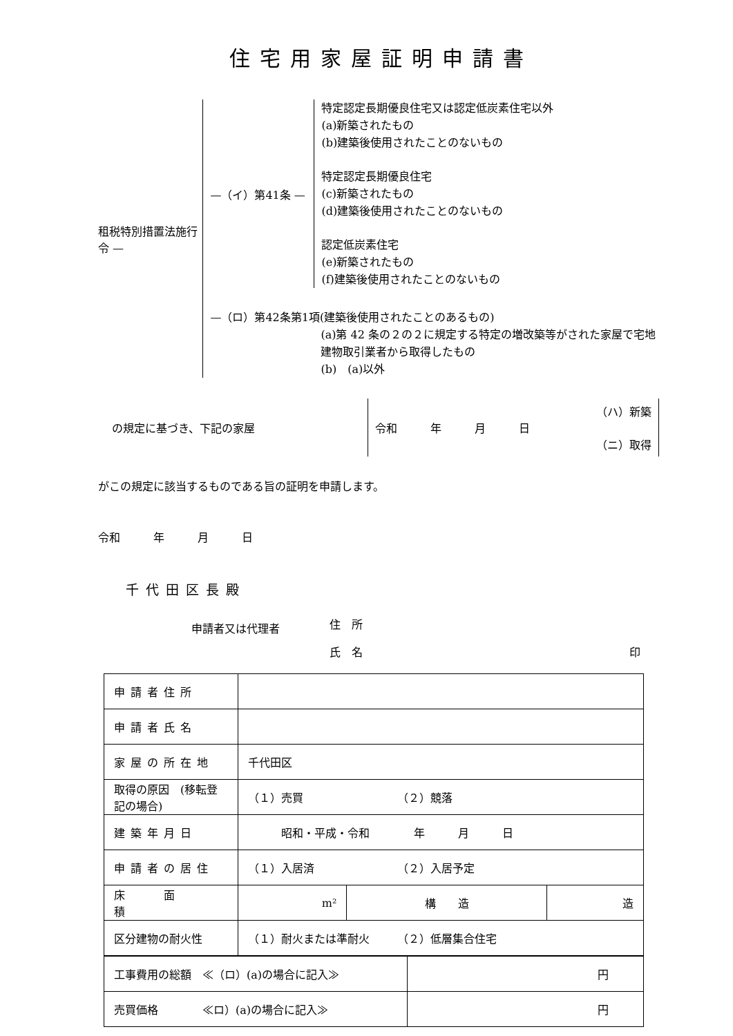住宅用家屋証明申請書
租税特別措置法施行令 —
—（イ）第41条 —
特定認定長期優良住宅又は認定低炭素住宅以外
(a)新築されたもの
(b)建築後使用されたことのないもの
特定認定長期優良住宅
(c)新築されたもの
(d)建築後使用されたことのないもの
認定低炭素住宅
(e)新築されたもの
(f)建築後使用されたことのないもの
—（ロ）第42条第1項(建築後使用されたことのあるもの)
(a)第 42 条の２の２に規定する特定の増改築等がされた家屋で宅地建物取引業者から取得したもの
(b)　(a)以外
の規定に基づき、下記の家屋
（ハ）新築
令和　　　年　　　月　　　日
（ニ）取得
がこの規定に該当するものである旨の証明を申請します。
令和　　　年　　　月　　　日
千代田区長殿
申請者又は代理者
住　所
氏　名 印
| 申請者住所 | | | |
| 申請者氏名 | | | |
| 家屋の所在地 | 千代田区 | | |
| 取得の原因 (移転登記の場合) | （１）売買 （２）競落 | | |
| 建築年月日 | 昭和・平成・令和 年 月 日 | | |
| 申請者の居住 | （１）入居済 （２）入居予定 | | |
| 床 面 積 | m² | 構 造 | 造 |
| 区分建物の耐火性 | （１）耐火または準耐火 （２）低層集合住宅 | | |
| 工事費用の総額 ≪（ロ）(a)の場合に記入≫ | 円 |
| 売買価格 ≪ロ）(a)の場合に記入≫ | 円 |